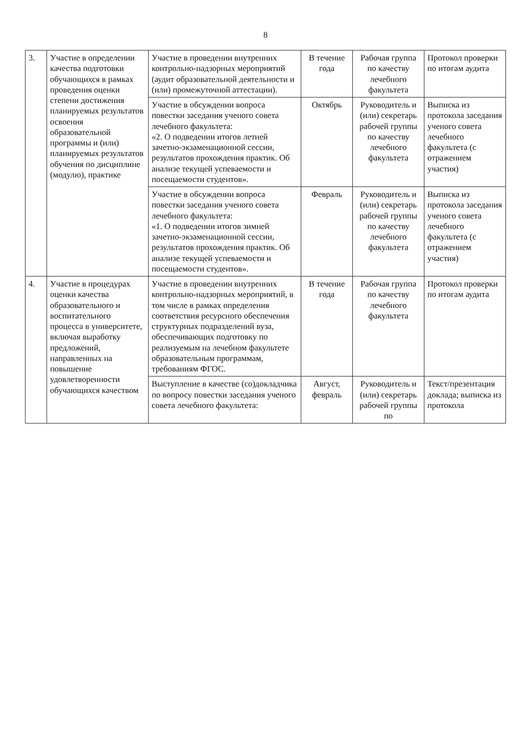8
| 3. | Участие в определении качества подготовки обучающихся в рамках проведения оценки степени достижения планируемых результатов освоения образовательной программы и (или) планируемых результатов обучения по дисциплине (модулю), практике | Участие в проведении внутренних контрольно-надзорных мероприятий (аудит образовательной деятельности и (или) промежуточной аттестации). | В течение года | Рабочая группа по качеству лечебного факультета | Протокол проверки по итогам аудита |
| | | Участие в обсуждении вопроса повестки заседания ученого совета лечебного факультета: «2. О подведении итогов летней зачетно-экзаменационной сессии, результатов прохождения практик. Об анализе текущей успеваемости и посещаемости студентов». | Октябрь | Руководитель и (или) секретарь рабочей группы по качеству лечебного факультета | Выписка из протокола заседания ученого совета лечебного факультета (с отражением участия) |
| | | Участие в обсуждении вопроса повестки заседания ученого совета лечебного факультета: «1. О подведении итогов зимней зачетно-экзаменационной сессии, результатов прохождения практик. Об анализе текущей успеваемости и посещаемости студентов». | Февраль | Руководитель и (или) секретарь рабочей группы по качеству лечебного факультета | Выписка из протокола заседания ученого совета лечебного факультета (с отражением участия) |
| 4. | Участие в процедурах оценки качества образовательного и воспитательного процесса в университете, включая выработку предложений, направленных на повышение удовлетворенности обучающихся качеством | Участие в проведении внутренних контрольно-надзорных мероприятий, в том числе в рамках определения соответствия ресурсного обеспечения структурных подразделений вуза, обеспечивающих подготовку по реализуемым на лечебном факультете образовательным программам, требованиям ФГОС. | В течение года | Рабочая группа по качеству лечебного факультета | Протокол проверки по итогам аудита |
| | | Выступление в качестве (со)докладчика по вопросу повестки заседания ученого совета лечебного факультета: | Август, февраль | Руководитель и (или) секретарь рабочей группы по | Текст/презентация доклада; выписка из протокола |